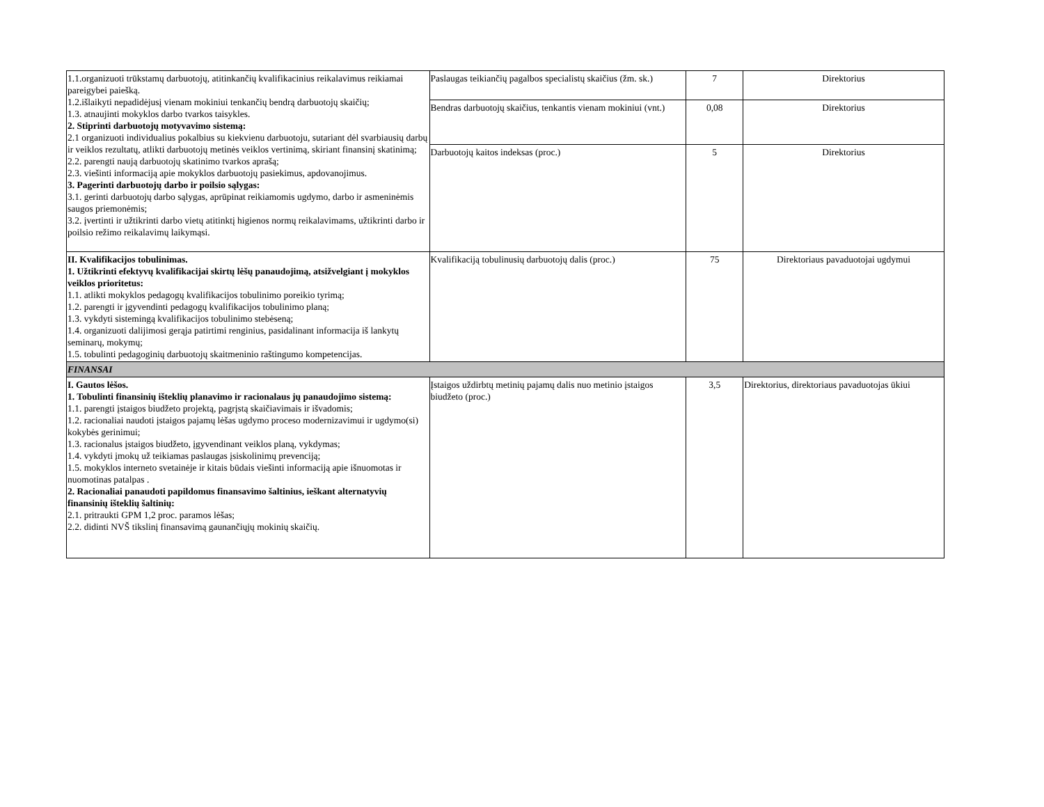| 1.1.organizuoti trūkstamų darbuotojų, atitinkančių kvalifikacinius reikalavimus reikiamai pareigybei paiešką. 1.2.išlaikyti nepadidėjusį vienam mokiniui tenkančių bendrą darbuotojų skaičių; 1.3. atnaujinti mokyklos darbo tvarkos taisykles. 2. Stiprinti darbuotojų motyvavimo sistemą: 2.1 organizuoti individualius pokalbius su kiekvienu darbuotoju, sutariant dėl svarbiausių darbų ir veiklos rezultatų, atlikti darbuotojų metinės veiklos vertinimą, skiriant finansinį skatinimą; 2.2. parengti naują darbuotojų skatinimo tvarkos aprašą; 2.3. viešinti informaciją apie mokyklos darbuotojų pasiekimus, apdovanojimus. 3. Pagerinti darbuotojų darbo ir poilsio sąlygas: 3.1. gerinti darbuotojų darbo sąlygas, aprūpinat reikiamomis ugdymo, darbo ir asmeninėmis saugos priemonėmis; 3.2. įvertinti ir užtikrinti darbo vietų atitinktį higienos normų reikalavimams, užtikrinti darbo ir poilsio režimo reikalavimų laikymąsi. | Paslaugas teikiančių pagalbos specialistų skaičius (žm. sk.) | 7 | Direktorius |
| | Bendras darbuotojų skaičius, tenkantis vienam mokiniui (vnt.) | 0,08 | Direktorius |
| | Darbuotojų kaitos indeksas (proc.) | 5 | Direktorius |
| II. Kvalifikacijos tobulinimas. 1. Užtikrinti efektyvų kvalifikacijai skirtų lėšų panaudojimą, atsižvelgiant į mokyklos veiklos prioritetus: 1.1. atlikti mokyklos pedagogų kvalifikacijos tobulinimo poreikio tyrimą; 1.2. parengti ir įgyvendinti pedagogų kvalifikacijos tobulinimo planą; 1.3. vykdyti sistemingą kvalifikacijos tobulinimo stebėseną; 1.4. organizuoti dalijimosi gerąja patirtimi renginius, pasidalinant informacija iš lankytų seminarų, mokymų; 1.5. tobulinti pedagoginių darbuotojų skaitmeninio raštingumo kompetencijas. | Kvalifikaciją tobulinusių darbuotojų dalis (proc.) | 75 | Direktoriaus pavaduotojai ugdymui |
| FINANSAI | | | |
| I. Gautos lėšos. 1. Tobulinti finansinių išteklių planavimo ir racionalaus jų panaudojimo sistemą: 1.1. parengti įstaigos biudžeto projektą, pagrįstą skaičiavimais ir išvadomis; 1.2. racionaliai naudoti įstaigos pajamų lėšas ugdymo proceso modernizavimui ir ugdymo(si) kokybės gerinimui; 1.3. racionalus įstaigos biudžeto, įgyvendinant veiklos planą, vykdymas; 1.4. vykdyti įmokų už teikiamas paslaugas įsiskolinimų prevenciją; 1.5. mokyklos interneto svetainėje ir kitais būdais viešinti informaciją apie išnuomotas ir nuomotinas patalpas . 2. Racionaliai panaudoti papildomus finansavimo šaltinius, ieškant alternatyvių finansinių išteklių šaltinių: 2.1. pritraukti GPM 1,2 proc. paramos lėšas; 2.2. didinti NVŠ tikslinį finansavimą gaunančiųjų mokinių skaičių. | Įstaigos uždirbtų metinių pajamų dalis nuo metinio įstaigos biudžeto (proc.) | 3,5 | Direktorius, direktoriaus pavaduotojas ūkiui |